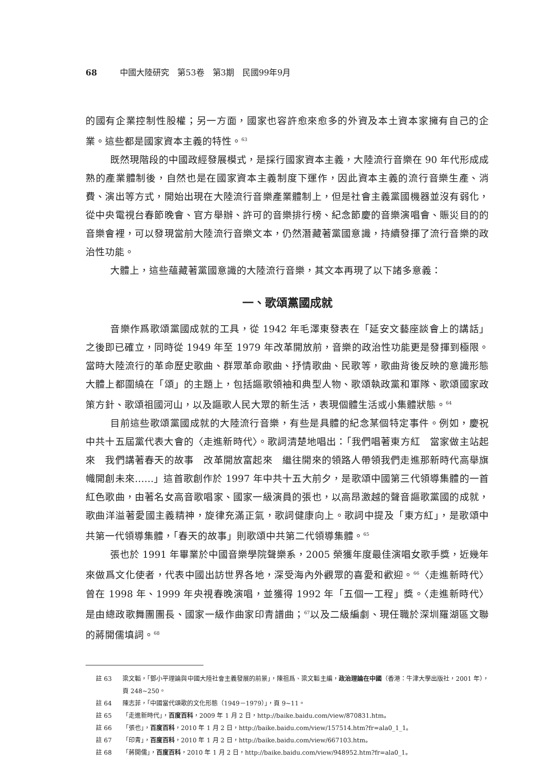68 中國大陸研究　第53卷　第3期　民國99年9月
的國有企業控制性股權；另一方面，國家也容許愈來愈多的外資及本土資本家擁有自己的企業。這些都是國家資本主義的特性。<sup>63</sup>
既然現階段的中國政經發展模式，是採行國家資本主義，大陸流行音樂在 90 年代形成成熟的產業體制後，自然也是在國家資本主義制度下運作，因此資本主義的流行音樂生產、消費、演出等方式，開始出現在大陸流行音樂產業體制上，但是社會主義黨國機器並沒有弱化，從中央電視台春節晚會、官方舉辦、許可的音樂排行榜、紀念節慶的音樂演唱會、賑災目的的音樂會裡，可以發現當前大陸流行音樂文本，仍然潛藏著黨國意識，持續發揮了流行音樂的政治性功能。
大體上，這些蘊藏著黨國意識的大陸流行音樂，其文本再現了以下諸多意義：
一、歌頌黨國成就
音樂作爲歌頌黨國成就的工具，從 1942 年毛澤東發表在「延安文藝座談會上的講話」之後即已確立，同時從 1949 年至 1979 年改革開放前，音樂的政治性功能更是發揮到極限。當時大陸流行的革命歷史歌曲、群眾革命歌曲、抒情歌曲、民歌等，歌曲背後反映的意識形態大體上都圍繞在「頌」的主題上，包括謳歌領袖和典型人物、歌頌執政黨和軍隊、歌頌國家政策方針、歌頌祖國河山，以及謳歌人民大眾的新生活，表現個體生活或小集體狀態。<sup>64</sup>
目前這些歌頌黨國成就的大陸流行音樂，有些是具體的紀念某個特定事件。例如，慶祝中共十五屆黨代表大會的〈走進新時代〉。歌詞清楚地唱出：「我們唱著東方紅　當家做主站起來　我們講著春天的故事　改革開放富起來　繼往開來的領路人帶領我們走進那新時代高舉旗幟開創未來……」這首歌創作於 1997 年中共十五大前夕，是歌頌中國第三代領導集體的一首紅色歌曲，由著名女高音歌唱家、國家一級演員的張也，以高昂激越的聲音謳歌黨國的成就，歌曲洋溢著愛國主義精神，旋律充滿正氣，歌詞健康向上。歌詞中提及「東方紅」，是歌頌中共第一代領導集體，「春天的故事」則歌頌中共第二代領導集體。<sup>65</sup>
張也於 1991 年畢業於中國音樂學院聲樂系，2005 榮獲年度最佳演唱女歌手獎，近幾年來做爲文化使者，代表中國出訪世界各地，深受海內外觀眾的喜愛和歡迎。<sup>66</sup>〈走進新時代〉曾在 1998 年、1999 年央視春晚演唱，並獲得 1992 年「五個一工程」獎。〈走進新時代〉是由總政歌舞團團長、國家一級作曲家印青譜曲；<sup>67</sup>以及二級編劇、現任職於深圳羅湖區文聯的蔣開儒填詞。<sup>68</sup>
註 63 梁文韜，「鄧小平理論與中國大陸社會主義發展的前景」，陳祖爲、梁文韜主編，政治理論在中國（香港：牛津大學出版社，2001 年），頁 248~250。
註 64 陳志菲，「中國當代頌歌的文化形態（1949－1979）」，頁 9~11。
註 65 「走進新時代」，百度百科，2009 年 1 月 2 日，http://baike.baidu.com/view/870831.htm。
註 66 「張也」，百度百科，2010 年 1 月 2 日，http://baike.baidu.com/view/157514.htm?fr=ala0_1_1。
註 67 「印青」，百度百科，2010 年 1 月 2 日，http://baike.baidu.com/view/667103.htm。
註 68 「蔣開儒」，百度百科，2010 年 1 月 2 日，http://baike.baidu.com/view/948952.htm?fr=ala0_1。